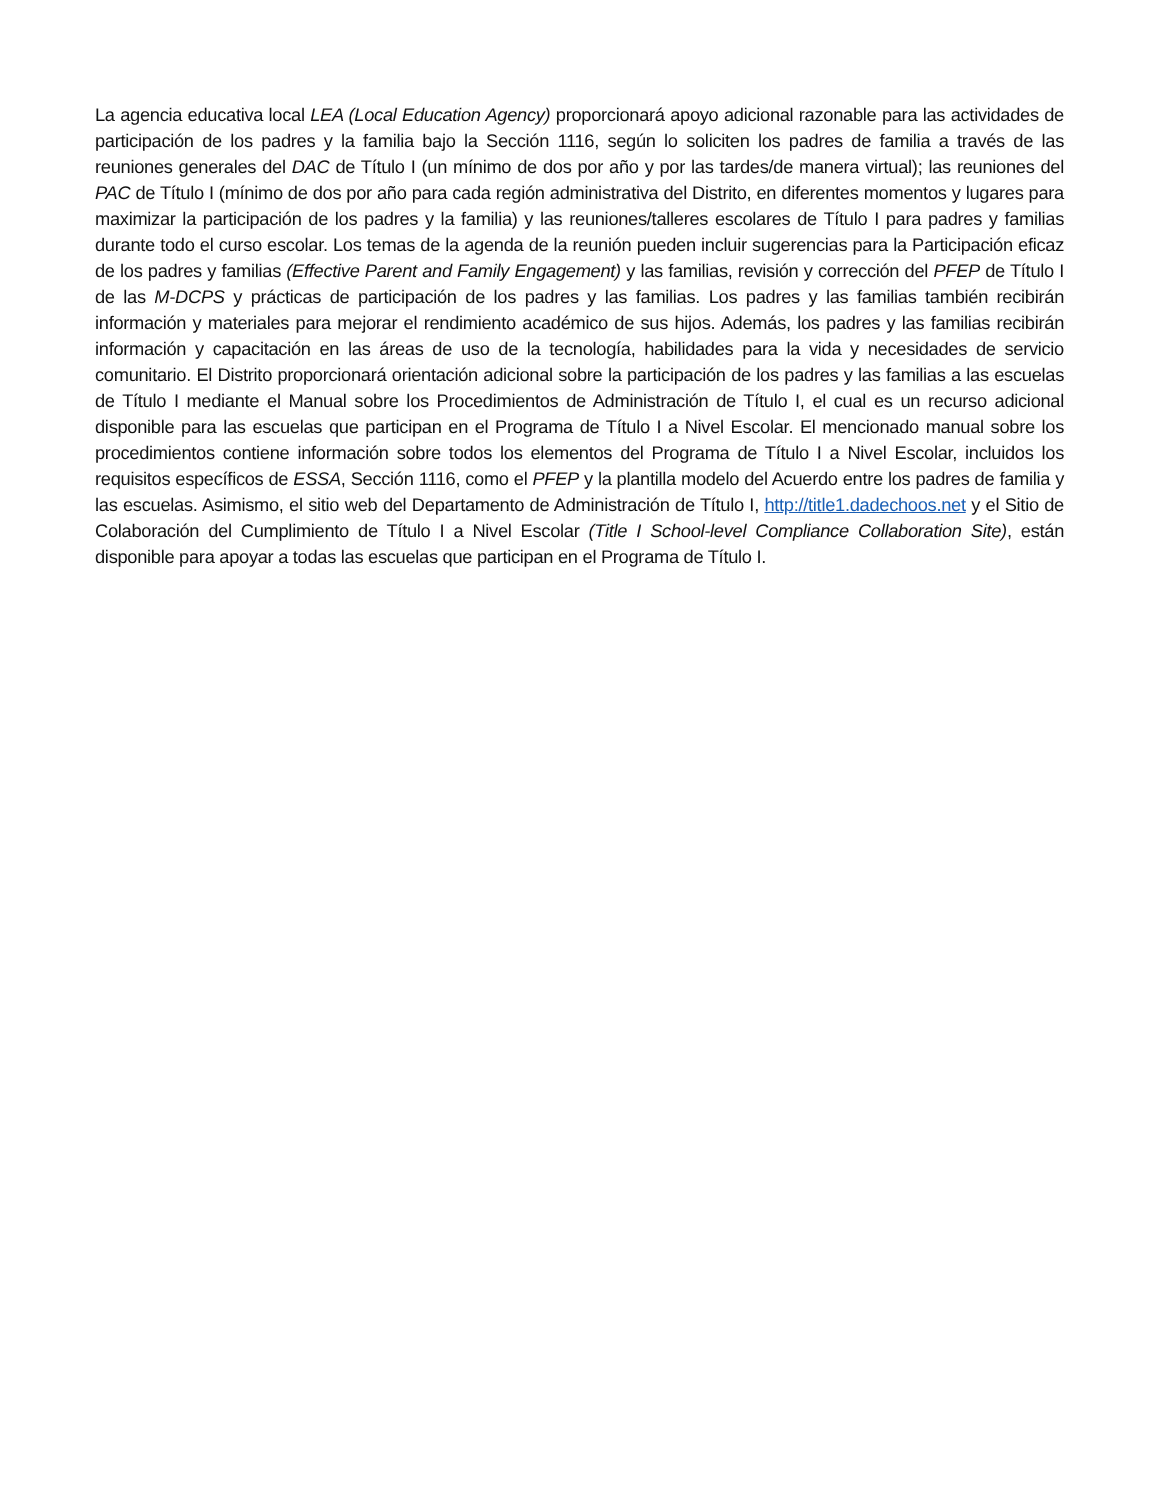La agencia educativa local LEA (Local Education Agency) proporcionará apoyo adicional razonable para las actividades de participación de los padres y la familia bajo la Sección 1116, según lo soliciten los padres de familia a través de las reuniones generales del DAC de Título I (un mínimo de dos por año y por las tardes/de manera virtual); las reuniones del PAC de Título I (mínimo de dos por año para cada región administrativa del Distrito, en diferentes momentos y lugares para maximizar la participación de los padres y la familia) y las reuniones/talleres escolares de Título I para padres y familias durante todo el curso escolar. Los temas de la agenda de la reunión pueden incluir sugerencias para la Participación eficaz de los padres y familias (Effective Parent and Family Engagement) y las familias, revisión y corrección del PFEP de Título I de las M-DCPS y prácticas de participación de los padres y las familias. Los padres y las familias también recibirán información y materiales para mejorar el rendimiento académico de sus hijos. Además, los padres y las familias recibirán información y capacitación en las áreas de uso de la tecnología, habilidades para la vida y necesidades de servicio comunitario. El Distrito proporcionará orientación adicional sobre la participación de los padres y las familias a las escuelas de Título I mediante el Manual sobre los Procedimientos de Administración de Título I, el cual es un recurso adicional disponible para las escuelas que participan en el Programa de Título I a Nivel Escolar. El mencionado manual sobre los procedimientos contiene información sobre todos los elementos del Programa de Título I a Nivel Escolar, incluidos los requisitos específicos de ESSA, Sección 1116, como el PFEP y la plantilla modelo del Acuerdo entre los padres de familia y las escuelas. Asimismo, el sitio web del Departamento de Administración de Título I, http://title1.dadechoos.net y el Sitio de Colaboración del Cumplimiento de Título I a Nivel Escolar (Title I School-level Compliance Collaboration Site), están disponible para apoyar a todas las escuelas que participan en el Programa de Título I.